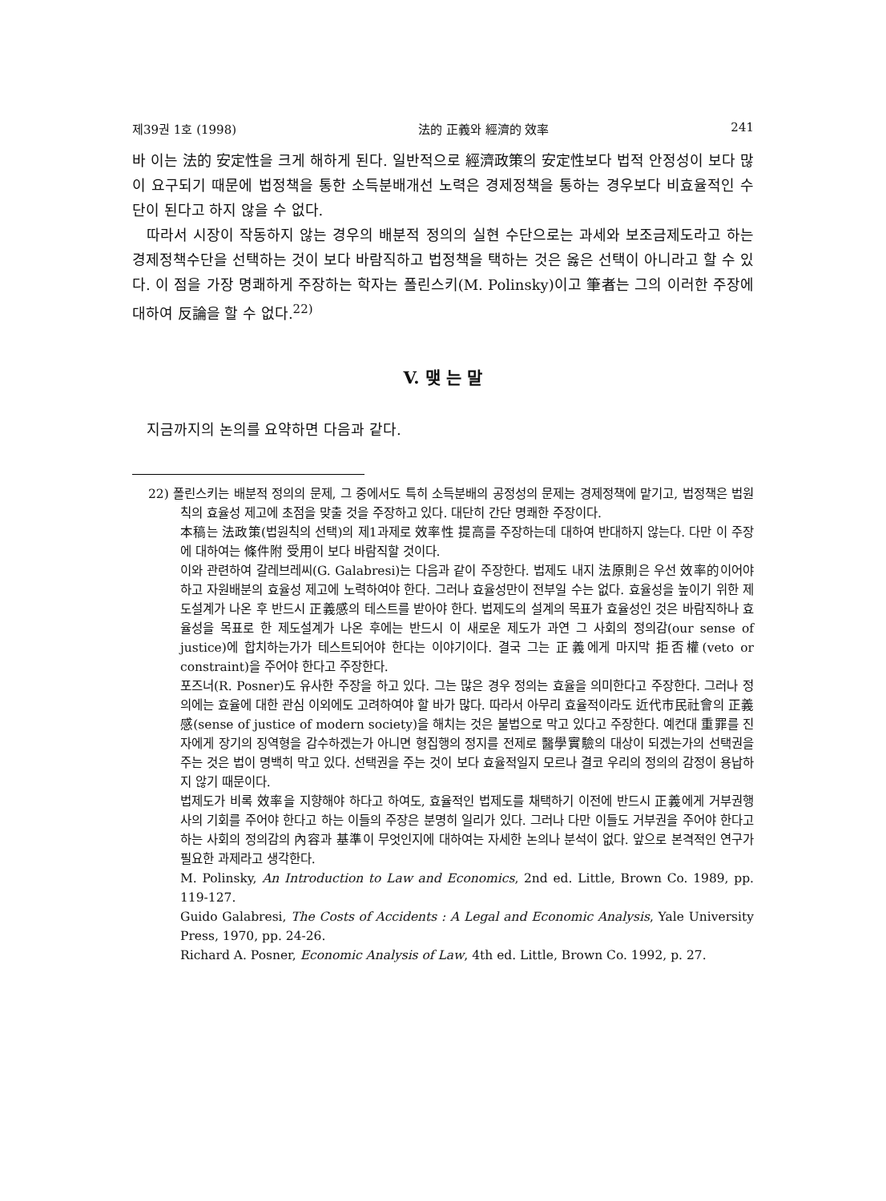제39권 1호 (1998) 法的 正義와 經濟的 效率 241
바 이는 法的 安定性을 크게 해하게 된다. 일반적으로 經濟政策의 安定性보다 법적 안정성이 보다 많이 요구되기 때문에 법정책을 통한 소득분배개선 노력은 경제정책을 통하는 경우보다 비효율적인 수단이 된다고 하지 않을 수 없다.
따라서 시장이 작동하지 않는 경우의 배분적 정의의 실현 수단으로는 과세와 보조금제도라고 하는 경제정책수단을 선택하는 것이 보다 바람직하고 법정책을 택하는 것은 옳은 선택이 아니라고 할 수 있다. 이 점을 가장 명쾌하게 주장하는 학자는 폴린스키(M. Polinsky)이고 筆者는 그의 이러한 주장에 대하여 反論을 할 수 없다.<sup>22)</sup>
V. 맺 는 말
지금까지의 논의를 요약하면 다음과 같다.
22) 폴린스키는 배분적 정의의 문제, 그 중에서도 특히 소득분배의 공정성의 문제는 경제정책에 맡기고, 법정책은 법원칙의 효율성 제고에 초점을 맞출 것을 주장하고 있다. 대단히 간단 명쾌한 주장이다.
本稿는 法政策(법원칙의 선택)의 제1과제로 效率性 提高를 주장하는데 대하여 반대하지 않는다. 다만 이 주장에 대하여는 條件附 受用이 보다 바람직할 것이다.
이와 관련하여 갈레브레씨(G. Galabresi)는 다음과 같이 주장한다. 법제도 내지 法原則은 우선 效率的이어야 하고 자원배분의 효율성 제고에 노력하여야 한다. 그러나 효율성만이 전부일 수는 없다. 효율성을 높이기 위한 제도설계가 나온 후 반드시 正義感의 테스트를 받아야 한다. 법제도의 설계의 목표가 효율성인 것은 바람직하나 효율성을 목표로 한 제도설계가 나온 후에는 반드시 이 새로운 제도가 과연 그 사회의 정의감(our sense of justice)에 합치하는가가 테스트되어야 한다는 이야기이다. 결국 그는 正義에게 마지막 拒否權(veto or constraint)을 주어야 한다고 주장한다.
포즈너(R. Posner)도 유사한 주장을 하고 있다. 그는 많은 경우 정의는 효율을 의미한다고 주장한다. 그러나 정의에는 효율에 대한 관심 이외에도 고려하여야 할 바가 많다. 따라서 아무리 효율적이라도 近代市民社會의 正義感(sense of justice of modern society)을 해치는 것은 불법으로 막고 있다고 주장한다. 예컨대 重罪를 진 자에게 장기의 징역형을 감수하겠는가 아니면 형집행의 정지를 전제로 醫學實驗의 대상이 되겠는가의 선택권을 주는 것은 법이 명백히 막고 있다. 선택권을 주는 것이 보다 효율적일지 모르나 결코 우리의 정의의 감정이 용납하지 않기 때문이다.
법제도가 비록 效率을 지향해야 하다고 하여도, 효율적인 법제도를 채택하기 이전에 반드시 正義에게 거부권행사의 기회를 주어야 한다고 하는 이들의 주장은 분명히 일리가 있다. 그러나 다만 이들도 거부권을 주어야 한다고 하는 사회의 정의감의 內容과 基準이 무엇인지에 대하여는 자세한 논의나 분석이 없다. 앞으로 본격적인 연구가 필요한 과제라고 생각한다.
M. Polinsky, An Introduction to Law and Economics, 2nd ed. Little, Brown Co. 1989, pp. 119-127.
Guido Galabresi, The Costs of Accidents : A Legal and Economic Analysis, Yale University Press, 1970, pp. 24-26.
Richard A. Posner, Economic Analysis of Law, 4th ed. Little, Brown Co. 1992, p. 27.